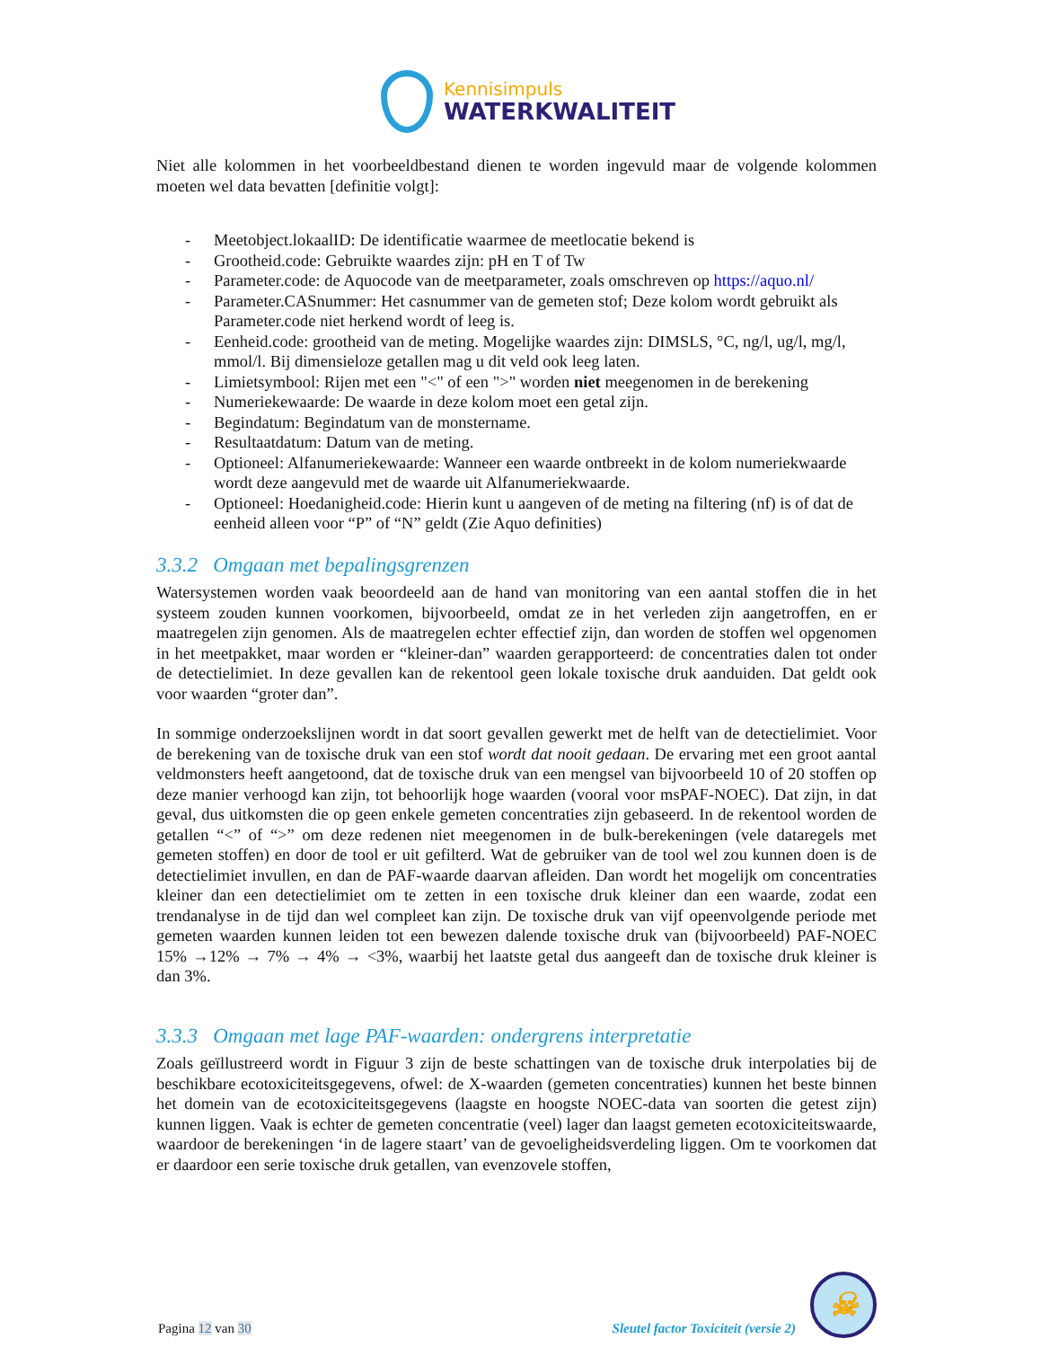Kennisimpuls
WATERKWALITEIT
Niet alle kolommen in het voorbeeldbestand dienen te worden ingevuld maar de volgende kolommen moeten wel data bevatten [definitie volgt]:
- Meetobject.lokaalID: De identificatie waarmee de meetlocatie bekend is
- Grootheid.code: Gebruikte waardes zijn: pH en T of Tw
- Parameter.code: de Aquocode van de meetparameter, zoals omschreven op https://aquo.nl/
- Parameter.CASnummer: Het casnummer van de gemeten stof; Deze kolom wordt gebruikt als Parameter.code niet herkend wordt of leeg is.
- Eenheid.code: grootheid van de meting. Mogelijke waardes zijn: DIMSLS, °C, ng/l, ug/l, mg/l, mmol/l. Bij dimensieloze getallen mag u dit veld ook leeg laten.
- Limietsymbool: Rijen met een "<" of een ">" worden niet meegenomen in de berekening
- Numeriekewaarde: De waarde in deze kolom moet een getal zijn.
- Begindatum: Begindatum van de monstername.
- Resultaatdatum: Datum van de meting.
- Optioneel: Alfanumeriekewaarde: Wanneer een waarde ontbreekt in de kolom numeriekwaarde wordt deze aangevuld met de waarde uit Alfanumeriekwaarde.
- Optioneel: Hoedanigheid.code: Hierin kunt u aangeven of de meting na filtering (nf) is of dat de eenheid alleen voor “P” of “N” geldt (Zie Aquo definities)
3.3.2 Omgaan met bepalingsgrenzen
Watersystemen worden vaak beoordeeld aan de hand van monitoring van een aantal stoffen die in het systeem zouden kunnen voorkomen, bijvoorbeeld, omdat ze in het verleden zijn aangetroffen, en er maatregelen zijn genomen. Als de maatregelen echter effectief zijn, dan worden de stoffen wel opgenomen in het meetpakket, maar worden er “kleiner-dan” waarden gerapporteerd: de concentraties dalen tot onder de detectielimiet. In deze gevallen kan de rekentool geen lokale toxische druk aanduiden. Dat geldt ook voor waarden “groter dan”.
In sommige onderzoekslijnen wordt in dat soort gevallen gewerkt met de helft van de detectielimiet. Voor de berekening van de toxische druk van een stof wordt dat nooit gedaan. De ervaring met een groot aantal veldmonsters heeft aangetoond, dat de toxische druk van een mengsel van bijvoorbeeld 10 of 20 stoffen op deze manier verhoogd kan zijn, tot behoorlijk hoge waarden (vooral voor msPAF-NOEC). Dat zijn, in dat geval, dus uitkomsten die op geen enkele gemeten concentraties zijn gebaseerd. In de rekentool worden de getallen “<” of “>” om deze redenen niet meegenomen in de bulk-berekeningen (vele dataregels met gemeten stoffen) en door de tool er uit gefilterd. Wat de gebruiker van de tool wel zou kunnen doen is de detectielimiet invullen, en dan de PAF-waarde daarvan afleiden. Dan wordt het mogelijk om concentraties kleiner dan een detectielimiet om te zetten in een toxische druk kleiner dan een waarde, zodat een trendanalyse in de tijd dan wel compleet kan zijn. De toxische druk van vijf opeenvolgende periode met gemeten waarden kunnen leiden tot een bewezen dalende toxische druk van (bijvoorbeeld) PAF-NOEC 15% →12% → 7% → 4% → <3%, waarbij het laatste getal dus aangeeft dan de toxische druk kleiner is dan 3%.
3.3.3 Omgaan met lage PAF-waarden: ondergrens interpretatie
Zoals geïllustreerd wordt in Figuur 3 zijn de beste schattingen van de toxische druk interpolaties bij de beschikbare ecotoxiciteitsgegevens, ofwel: de X-waarden (gemeten concentraties) kunnen het beste binnen het domein van de ecotoxiciteitsgegevens (laagste en hoogste NOEC-data van soorten die getest zijn) kunnen liggen. Vaak is echter de gemeten concentratie (veel) lager dan laagst gemeten ecotoxiciteitswaarde, waardoor de berekeningen ‘in de lagere staart’ van de gevoeligheidsverdeling liggen. Om te voorkomen dat er daardoor een serie toxische druk getallen, van evenzovele stoffen,
Pagina 12 van 30
Sleutel factor Toxiciteit (versie 2)
☠